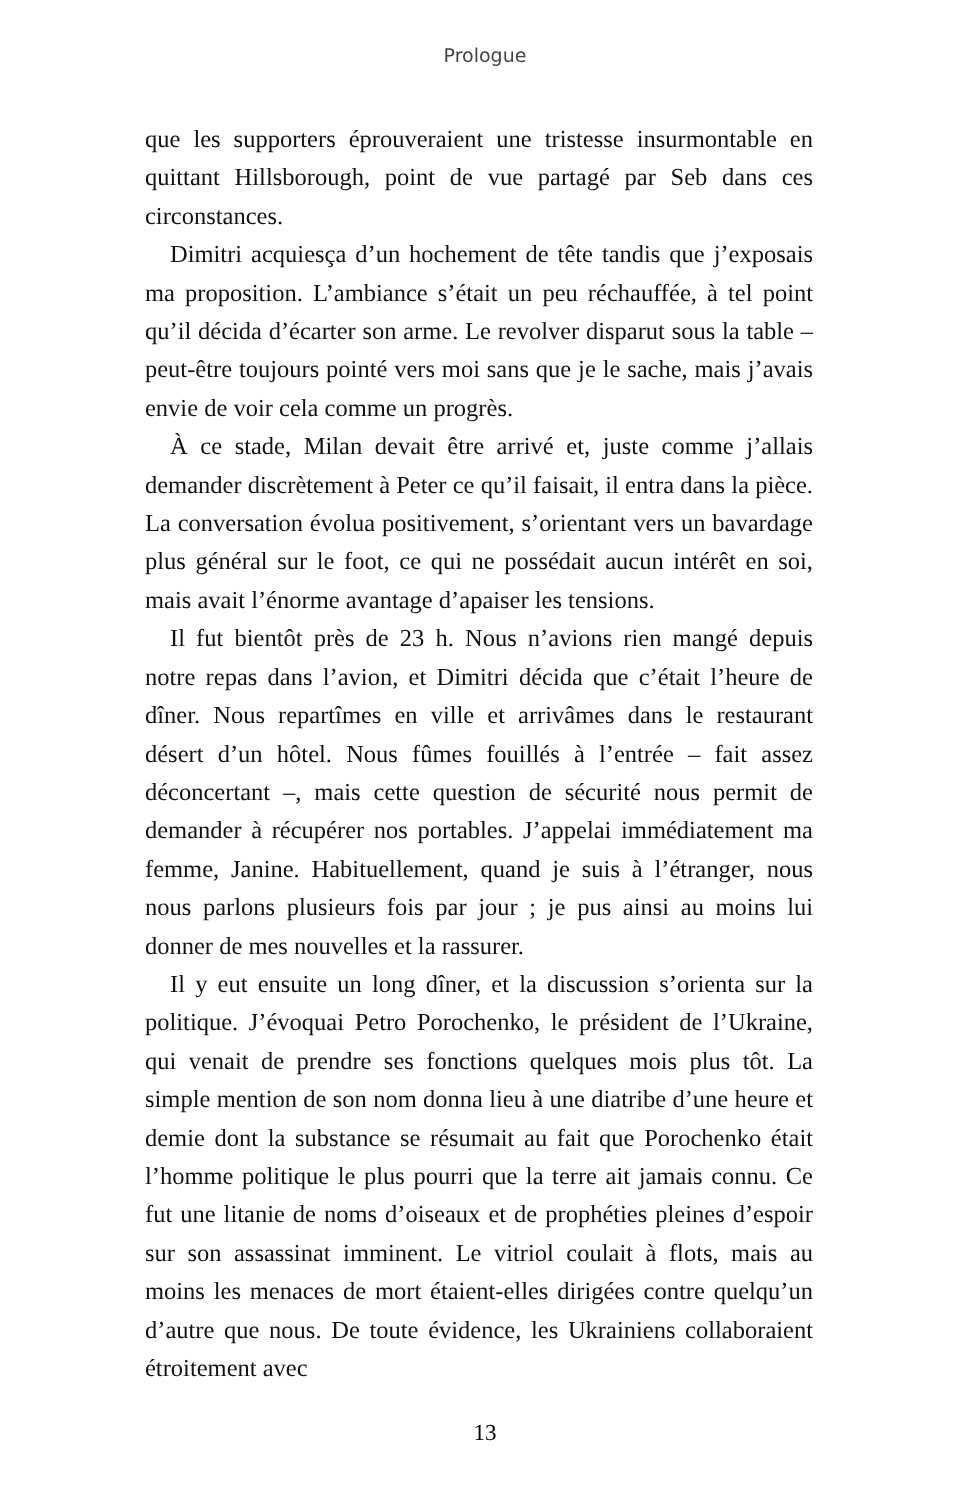Prologue
que les supporters éprouveraient une tristesse insurmontable en quittant Hillsborough, point de vue partagé par Seb dans ces circonstances.
Dimitri acquiesça d’un hochement de tête tandis que j’exposais ma proposition. L’ambiance s’était un peu réchauffée, à tel point qu’il décida d’écarter son arme. Le revolver disparut sous la table – peut-être toujours pointé vers moi sans que je le sache, mais j’avais envie de voir cela comme un progrès.
À ce stade, Milan devait être arrivé et, juste comme j’allais demander discrètement à Peter ce qu’il faisait, il entra dans la pièce. La conversation évolua positivement, s’orientant vers un bavardage plus général sur le foot, ce qui ne possédait aucun intérêt en soi, mais avait l’énorme avantage d’apaiser les tensions.
Il fut bientôt près de 23 h. Nous n’avions rien mangé depuis notre repas dans l’avion, et Dimitri décida que c’était l’heure de dîner. Nous repartîmes en ville et arrivâmes dans le restaurant désert d’un hôtel. Nous fûmes fouillés à l’entrée – fait assez déconcertant –, mais cette question de sécurité nous permit de demander à récupérer nos portables. J’appelai immédiatement ma femme, Janine. Habituellement, quand je suis à l’étranger, nous nous parlons plusieurs fois par jour ; je pus ainsi au moins lui donner de mes nouvelles et la rassurer.
Il y eut ensuite un long dîner, et la discussion s’orienta sur la politique. J’évoquai Petro Porochenko, le président de l’Ukraine, qui venait de prendre ses fonctions quelques mois plus tôt. La simple mention de son nom donna lieu à une diatribe d’une heure et demie dont la substance se résumait au fait que Porochenko était l’homme politique le plus pourri que la terre ait jamais connu. Ce fut une litanie de noms d’oiseaux et de prophéties pleines d’espoir sur son assassinat imminent. Le vitriol coulait à flots, mais au moins les menaces de mort étaient-elles dirigées contre quelqu’un d’autre que nous. De toute évidence, les Ukrainiens collaboraient étroitement avec
13